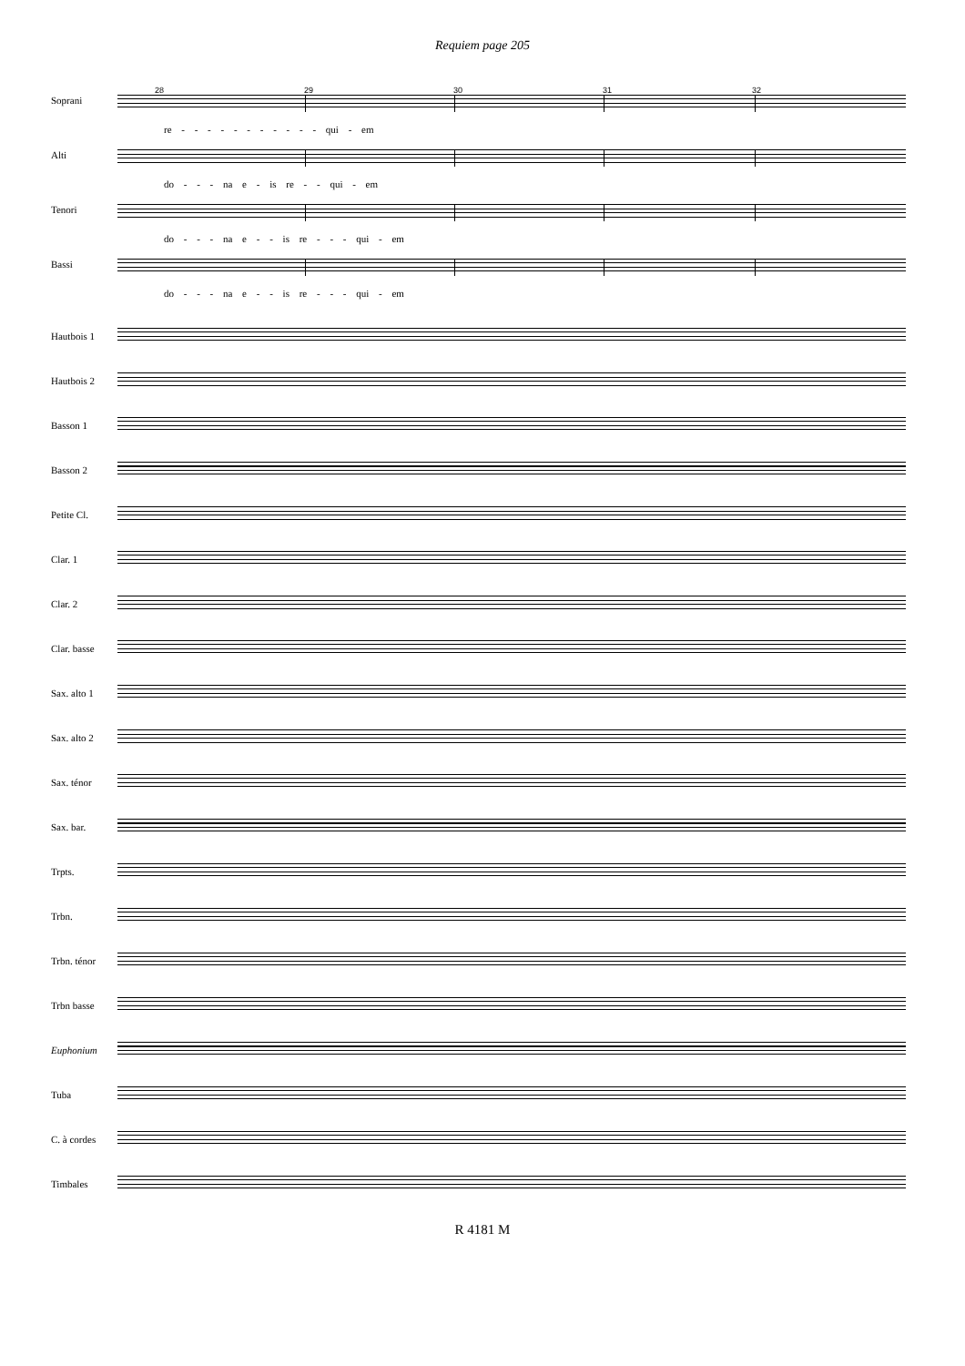Requiem page 205
28 29 30 31 32
Soprani
re - - - - - - - - - - - qui - em
Alti
do - - - na e - is re - - qui - em
Tenori
do - - - na e - - is re - - - qui - em
Bassi
do - - - na e - - is re - - - qui - em
Hautbois 1
Hautbois 2
Basson 1
Basson 2
Petite Cl.
Clar. 1
Clar. 2
Clar. basse
Sax. alto 1
Sax. alto 2
Sax. ténor
Sax. bar.
Trpts.
Trbn.
Trbn. ténor
Trbn basse
Euphonium
Tuba
C. à cordes
Timbales
R 4181 M